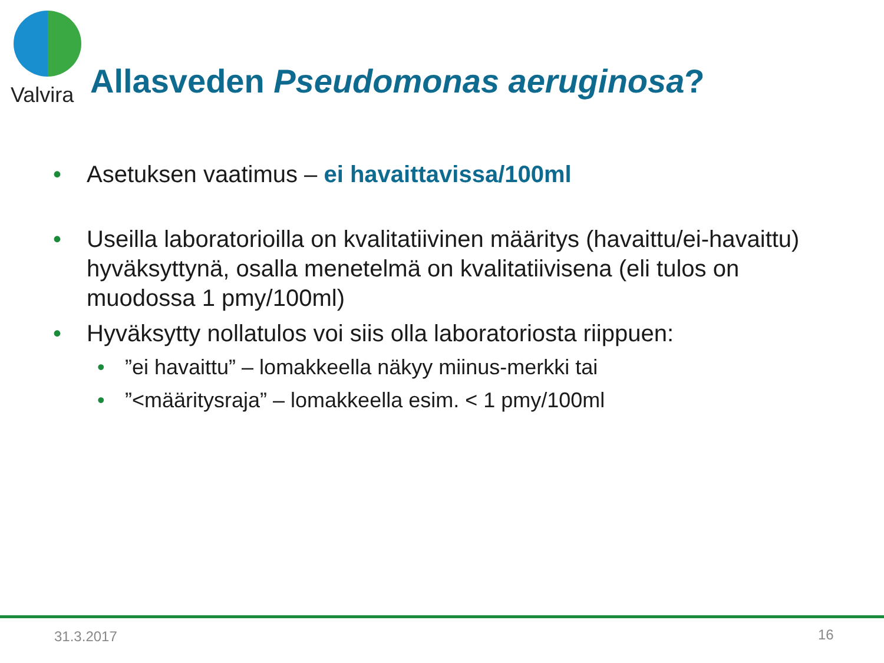Valvira
Allasveden Pseudomonas aeruginosa?
• Asetuksen vaatimus – ei havaittavissa/100ml
• Useilla laboratorioilla on kvalitatiivinen määritys (havaittu/ei-havaittu) hyväksyttynä, osalla menetelmä on kvalitatiivisena (eli tulos on muodossa 1 pmy/100ml)
• Hyväksytty nollatulos voi siis olla laboratoriosta riippuen:
•”ei havaittu” – lomakkeella näkyy miinus-merkki tai
•”<määritysraja” – lomakkeella esim. < 1 pmy/100ml
31.3.2017 16